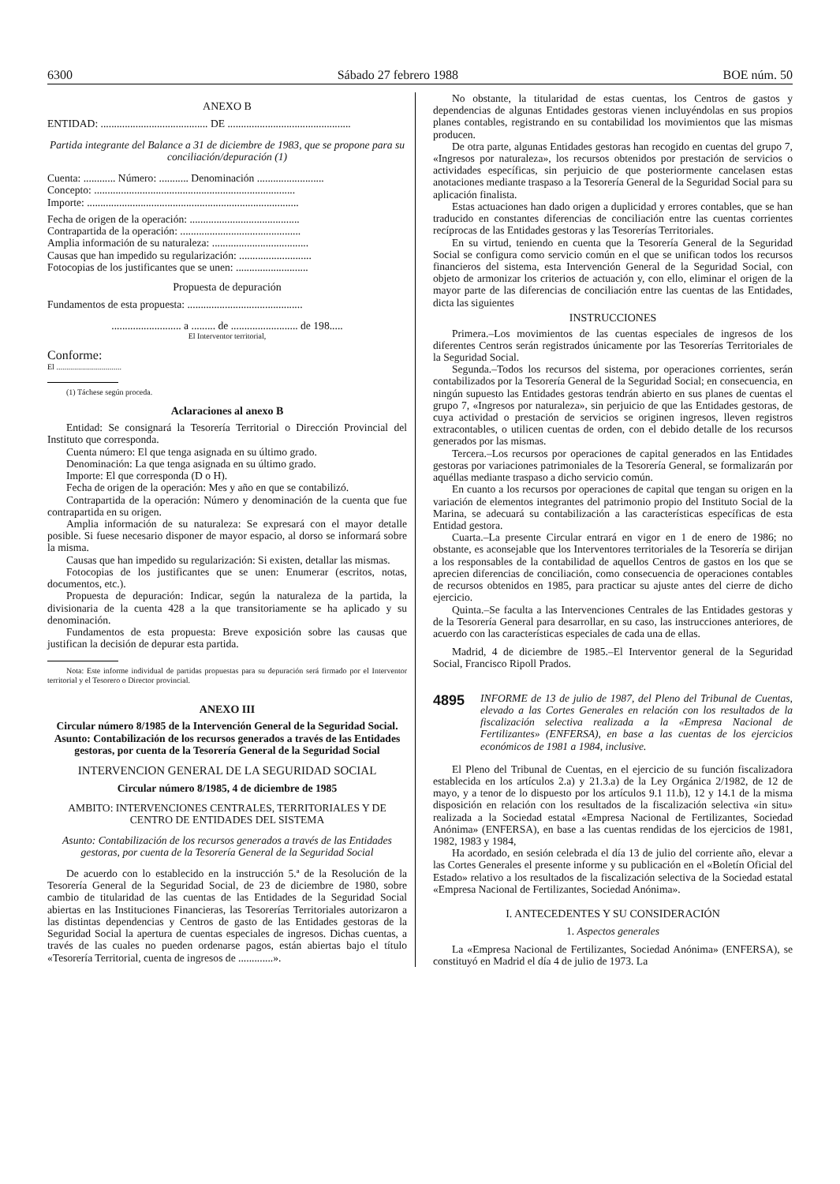6300 Sábado 27 febrero 1988 BOE núm. 50
ANEXO B
ENTIDAD: ........................................ DE ..............................................
Partida integrante del Balance a 31 de diciembre de 1983, que se propone para su conciliación/depuración (1)
Cuenta: ............ Número: ........... Denominación .........................
Concepto: ...........................................................................
Importe: ...............................................................................
Fecha de origen de la operación: .........................................
Contrapartida de la operación: .............................................
Amplia información de su naturaleza: ....................................
Causas que han impedido su regularización: ...........................
Fotocopias de los justificantes que se unen: ...........................
Propuesta de depuración
Fundamentos de esta propuesta: ...........................................
.......................... a ......... de ......................... de 198.....
El Interventor territorial,
Conforme:
El .................................
(1) Táchese según proceda.
Aclaraciones al anexo B
Entidad: Se consignará la Tesorería Territorial o Dirección Provincial del Instituto que corresponda.
Cuenta número: El que tenga asignada en su último grado.
Denominación: La que tenga asignada en su último grado.
Importe: El que corresponda (D o H).
Fecha de origen de la operación: Mes y año en que se contabilizó.
Contrapartida de la operación: Número y denominación de la cuenta que fue contrapartida en su origen.
Amplia información de su naturaleza: Se expresará con el mayor detalle posible. Si fuese necesario disponer de mayor espacio, al dorso se informará sobre la misma.
Causas que han impedido su regularización: Si existen, detallar las mismas.
Fotocopias de los justificantes que se unen: Enumerar (escritos, notas, documentos, etc.).
Propuesta de depuración: Indicar, según la naturaleza de la partida, la divisionaria de la cuenta 428 a la que transitoriamente se ha aplicado y su denominación.
Fundamentos de esta propuesta: Breve exposición sobre las causas que justifican la decisión de depurar esta partida.
Nota: Este informe individual de partidas propuestas para su depuración será firmado por el Interventor territorial y el Tesorero o Director provincial.
ANEXO III
Circular número 8/1985 de la Intervención General de la Seguridad Social. Asunto: Contabilización de los recursos generados a través de las Entidades gestoras, por cuenta de la Tesorería General de la Seguridad Social
INTERVENCION GENERAL DE LA SEGURIDAD SOCIAL
Circular número 8/1985, 4 de diciembre de 1985
AMBITO: INTERVENCIONES CENTRALES, TERRITORIALES Y DE CENTRO DE ENTIDADES DEL SISTEMA
Asunto: Contabilización de los recursos generados a través de las Entidades gestoras, por cuenta de la Tesorería General de la Seguridad Social
De acuerdo con lo establecido en la instrucción 5.ª de la Resolución de la Tesorería General de la Seguridad Social, de 23 de diciembre de 1980, sobre cambio de titularidad de las cuentas de las Entidades de la Seguridad Social abiertas en las Instituciones Financieras, las Tesorerías Territoriales autorizaron a las distintas dependencias y Centros de gasto de las Entidades gestoras de la Seguridad Social la apertura de cuentas especiales de ingresos. Dichas cuentas, a través de las cuales no pueden ordenarse pagos, están abiertas bajo el título «Tesorería Territorial, cuenta de ingresos de .............».
No obstante, la titularidad de estas cuentas, los Centros de gastos y dependencias de algunas Entidades gestoras vienen incluyéndolas en sus propios planes contables, registrando en su contabilidad los movimientos que las mismas producen.
De otra parte, algunas Entidades gestoras han recogido en cuentas del grupo 7, «Ingresos por naturaleza», los recursos obtenidos por prestación de servicios o actividades específicas, sin perjuicio de que posteriormente cancelasen estas anotaciones mediante traspaso a la Tesorería General de la Seguridad Social para su aplicación finalista.
Estas actuaciones han dado origen a duplicidad y errores contables, que se han traducido en constantes diferencias de conciliación entre las cuentas corrientes recíprocas de las Entidades gestoras y las Tesorerías Territoriales.
En su virtud, teniendo en cuenta que la Tesorería General de la Seguridad Social se configura como servicio común en el que se unifican todos los recursos financieros del sistema, esta Intervención General de la Seguridad Social, con objeto de armonizar los criterios de actuación y, con ello, eliminar el origen de la mayor parte de las diferencias de conciliación entre las cuentas de las Entidades, dicta las siguientes
INSTRUCCIONES
Primera.–Los movimientos de las cuentas especiales de ingresos de los diferentes Centros serán registrados únicamente por las Tesorerías Territoriales de la Seguridad Social.
Segunda.–Todos los recursos del sistema, por operaciones corrientes, serán contabilizados por la Tesorería General de la Seguridad Social; en consecuencia, en ningún supuesto las Entidades gestoras tendrán abierto en sus planes de cuentas el grupo 7, «Ingresos por naturaleza», sin perjuicio de que las Entidades gestoras, de cuya actividad o prestación de servicios se originen ingresos, lleven registros extracontables, o utilicen cuentas de orden, con el debido detalle de los recursos generados por las mismas.
Tercera.–Los recursos por operaciones de capital generados en las Entidades gestoras por variaciones patrimoniales de la Tesorería General, se formalizarán por aquéllas mediante traspaso a dicho servicio común.
En cuanto a los recursos por operaciones de capital que tengan su origen en la variación de elementos integrantes del patrimonio propio del Instituto Social de la Marina, se adecuará su contabilización a las características específicas de esta Entidad gestora.
Cuarta.–La presente Circular entrará en vigor en 1 de enero de 1986; no obstante, es aconsejable que los Interventores territoriales de la Tesorería se dirijan a los responsables de la contabilidad de aquellos Centros de gastos en los que se aprecien diferencias de conciliación, como consecuencia de operaciones contables de recursos obtenidos en 1985, para practicar su ajuste antes del cierre de dicho ejercicio.
Quinta.–Se faculta a las Intervenciones Centrales de las Entidades gestoras y de la Tesorería General para desarrollar, en su caso, las instrucciones anteriores, de acuerdo con las características especiales de cada una de ellas.
Madrid, 4 de diciembre de 1985.–El Interventor general de la Seguridad Social, Francisco Ripoll Prados.
4895 INFORME de 13 de julio de 1987, del Pleno del Tribunal de Cuentas, elevado a las Cortes Generales en relación con los resultados de la fiscalización selectiva realizada a la «Empresa Nacional de Fertilizantes» (ENFERSA), en base a las cuentas de los ejercicios económicos de 1981 a 1984, inclusive.
El Pleno del Tribunal de Cuentas, en el ejercicio de su función fiscalizadora establecida en los artículos 2.a) y 21.3.a) de la Ley Orgánica 2/1982, de 12 de mayo, y a tenor de lo dispuesto por los artículos 9.1 11.b), 12 y 14.1 de la misma disposición en relación con los resultados de la fiscalización selectiva «in situ» realizada a la Sociedad estatal «Empresa Nacional de Fertilizantes, Sociedad Anónima» (ENFERSA), en base a las cuentas rendidas de los ejercicios de 1981, 1982, 1983 y 1984,
Ha acordado, en sesión celebrada el día 13 de julio del corriente año, elevar a las Cortes Generales el presente informe y su publicación en el «Boletín Oficial del Estado» relativo a los resultados de la fiscalización selectiva de la Sociedad estatal «Empresa Nacional de Fertilizantes, Sociedad Anónima».
I. ANTECEDENTES Y SU CONSIDERACIÓN
1. Aspectos generales
La «Empresa Nacional de Fertilizantes, Sociedad Anónima» (ENFERSA), se constituyó en Madrid el día 4 de julio de 1973. La